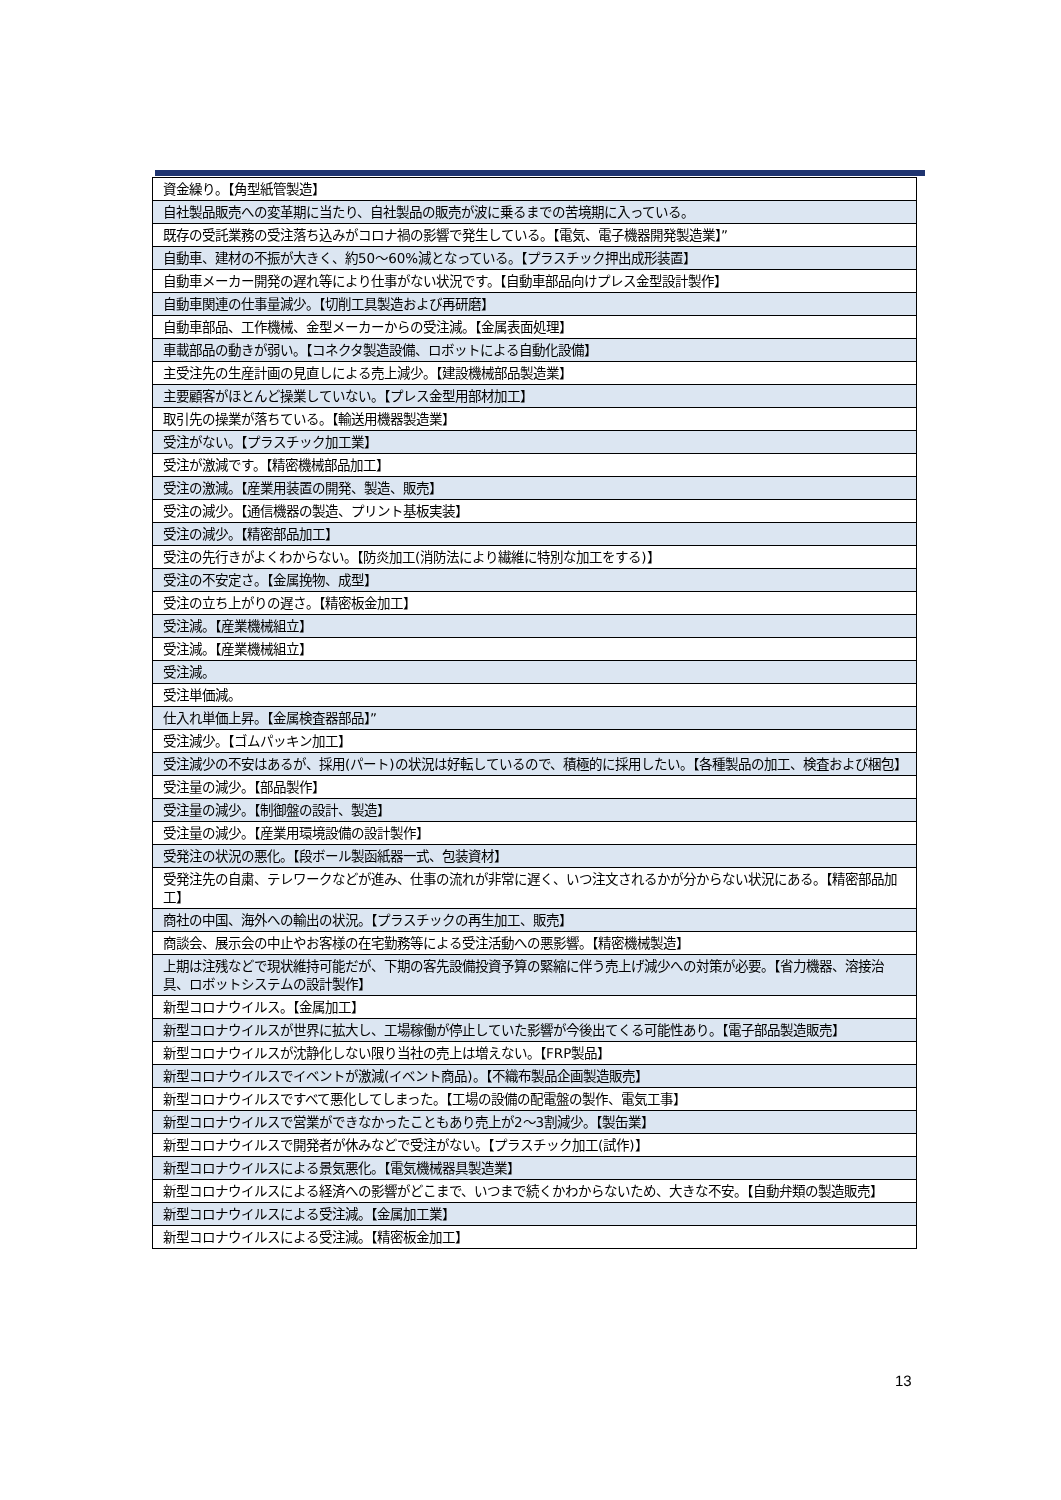| 資金繰り。【角型紙管製造】 |
| 自社製品販売への変革期に当たり、自社製品の販売が波に乗るまでの苦境期に入っている。 |
| 既存の受託業務の受注落ち込みがコロナ禍の影響で発生している。【電気、電子機器開発製造業】” |
| 自動車、建材の不振が大きく、約50～60%減となっている。【プラスチック押出成形装置】 |
| 自動車メーカー開発の遅れ等により仕事がない状況です。【自動車部品向けプレス金型設計製作】 |
| 自動車関連の仕事量減少。【切削工具製造および再研磨】 |
| 自動車部品、工作機械、金型メーカーからの受注減。【金属表面処理】 |
| 車載部品の動きが弱い。【コネクタ製造設備、ロボットによる自動化設備】 |
| 主受注先の生産計画の見直しによる売上減少。【建設機械部品製造業】 |
| 主要顧客がほとんど操業していない。【プレス金型用部材加工】 |
| 取引先の操業が落ちている。【輸送用機器製造業】 |
| 受注がない。【プラスチック加工業】 |
| 受注が激減です。【精密機械部品加工】 |
| 受注の激減。【産業用装置の開発、製造、販売】 |
| 受注の減少。【通信機器の製造、プリント基板実装】 |
| 受注の減少。【精密部品加工】 |
| 受注の先行きがよくわからない。【防炎加工(消防法により繊維に特別な加工をする)】 |
| 受注の不安定さ。【金属挽物、成型】 |
| 受注の立ち上がりの遅さ。【精密板金加工】 |
| 受注減。【産業機械組立】 |
| 受注減。【産業機械組立】 |
| 受注減。 |
| 受注単価減。 |
| 仕入れ単価上昇。【金属検査器部品】” |
| 受注減少。【ゴムパッキン加工】 |
| 受注減少の不安はあるが、採用(パート)の状況は好転しているので、積極的に採用したい。【各種製品の加工、検査および梱包】 |
| 受注量の減少。【部品製作】 |
| 受注量の減少。【制御盤の設計、製造】 |
| 受注量の減少。【産業用環境設備の設計製作】 |
| 受発注の状況の悪化。【段ボール製函紙器一式、包装資材】 |
| 受発注先の自粛、テレワークなどが進み、仕事の流れが非常に遅く、いつ注文されるかが分からない状況にある。【精密部品加工】 |
| 商社の中国、海外への輸出の状況。【プラスチックの再生加工、販売】 |
| 商談会、展示会の中止やお客様の在宅勤務等による受注活動への悪影響。【精密機械製造】 |
| 上期は注残などで現状維持可能だが、下期の客先設備投資予算の緊縮に伴う売上げ減少への対策が必要。【省力機器、溶接治具、ロボットシステムの設計製作】 |
| 新型コロナウイルス。【金属加工】 |
| 新型コロナウイルスが世界に拡大し、工場稼働が停止していた影響が今後出てくる可能性あり。【電子部品製造販売】 |
| 新型コロナウイルスが沈静化しない限り当社の売上は増えない。【FRP製品】 |
| 新型コロナウイルスでイベントが激減(イベント商品)。【不織布製品企画製造販売】 |
| 新型コロナウイルスですべて悪化してしまった。【工場の設備の配電盤の製作、電気工事】 |
| 新型コロナウイルスで営業ができなかったこともあり売上が2～3割減少。【製缶業】 |
| 新型コロナウイルスで開発者が休みなどで受注がない。【プラスチック加工(試作)】 |
| 新型コロナウイルスによる景気悪化。【電気機械器具製造業】 |
| 新型コロナウイルスによる経済への影響がどこまで、いつまで続くかわからないため、大きな不安。【自動弁類の製造販売】 |
| 新型コロナウイルスによる受注減。【金属加工業】 |
| 新型コロナウイルスによる受注減。【精密板金加工】 |
13